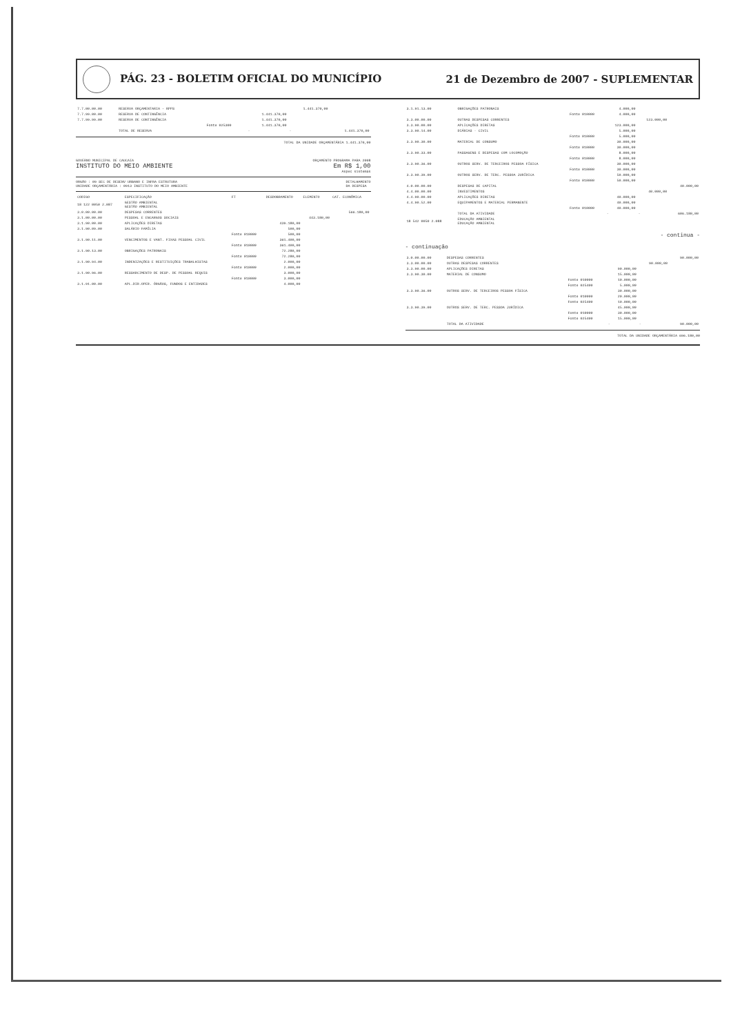PÁG. 23 - BOLETIM OFICIAL DO MUNICÍPIO
21 de Dezembro de 2007 - SUPLEMENTAR
| 7.7.00.00.00 | RESERVA ORÇAMENTARIA - RPPS | | | 1.441.370,00 | |
| 7.7.99.00.00 | RESERVA DE CONTINGÊNCIA | | 1.441.370,00 | | |
| 7.7.99.99.00 | RESERVA DE CONTINGÊNCIA | | 1.441.370,00 | | |
| | | Fonte 025300 | 1.441.370,00 | | |
| | TOTAL DE RESERVA | | - | - | 1.441.370,00 |
TOTAL DA UNIDADE ORÇAMENTÁRIA 1.441.370,00
GOVERNO MUNICIPAL DE CAUCAIA
INSTITUTO DO MEIO AMBIENTE
ORÇAMENTO PROGRAMA PARA 2008
Em R$ 1,00
Aspec sistemas
ORGÃO : 09 SEC DE DESENV URBANO E INFRA ESTRUTURA
UNIDADE ORÇAMENTÁRIA : 0913 INSTITUTO DO MEIO AMBIENTE
DETALHAMENTO
DA DESPESA
| CODIGO | ESPECIFICAÇÃO | FT | DESDOBRAMENTO | ELEMENTO | CAT. ECONÔMICA |
| --- | --- | --- | --- | --- | --- |
| 18 122 0050 2.087 | GESTÃO AMBIENTAL GESTÃO AMBIENTAL | | | | |
| 3.0.00.00.00 | DESPESAS CORRENTES | | | | 566.180,00 |
| 3.1.00.00.00 | PESSOAL E ENCARGOS SOCIAIS | | | 443.180,00 | |
| 3.1.90.00.00 | APLICAÇÕES DIRETAS | | 439.180,00 | | |
| 3.1.90.09.00 | SALÁRIO FAMÍLIA | | 500,00 | | |
| | | Fonte 010000 | 500,00 | | |
| 3.1.90.11.00 | VENCIMENTOS E VANT. FIXAS PESSOAL CIVIL | | 361.400,00 | | |
| | | Fonte 010000 | 361.400,00 | | |
| 3.1.90.13.00 | OBRIGAÇÕES PATRONAIS | | 72.280,00 | | |
| | | Fonte 010000 | 72.280,00 | | |
| 3.1.90.94.00 | INDENIZAÇÕES E RESTITUIÇÕES TRABALHISTAS | | 2.000,00 | | |
| | | Fonte 010000 | 2.000,00 | | |
| 3.1.90.96.00 | RESSARCIMENTO DE DESP. DE PESSOAL REQUIS | | 3.000,00 | | |
| | | Fonte 010000 | 3.000,00 | | |
| 3.1.91.00.00 | APL.DIR.OPER. ÓRGÃOS, FUNDOS E ENTIDADES | | 4.000,00 | | |
| 3.1.91.13.00 | OBRIGAÇÕES PATRONAIS | | 4.000,00 | | |
| | | Fonte 010000 | 4.000,00 | | |
| 3.3.00.00.00 | OUTRAS DESPESAS CORRENTES | | | 123.000,00 | |
| 3.3.90.00.00 | APLICAÇÕES DIRETAS | | 123.000,00 | | |
| 3.3.90.14.00 | DIÁRIAS - CIVIL | | 5.000,00 | | |
| | | Fonte 010000 | 5.000,00 | | |
| 3.3.90.30.00 | MATERIAL DE CONSUMO | | 30.000,00 | | |
| | | Fonte 010000 | 30.000,00 | | |
| 3.3.90.33.00 | PASSAGENS E DESPESAS COM LOCOMOÇÃO | | 8.000,00 | | |
| | | Fonte 010000 | 8.000,00 | | |
| 3.3.90.36.00 | OUTROS SERV. DE TERCEIROS PESSOA FÍSICA | | 30.000,00 | | |
| | | Fonte 010000 | 30.000,00 | | |
| 3.3.90.39.00 | OUTROS SERV. DE TERC. PESSOA JURÍDICA | | 50.000,00 | | |
| | | Fonte 010000 | 50.000,00 | | |
| 4.0.00.00.00 | DESPESAS DE CAPITAL | | | | 40.000,00 |
| 4.4.00.00.00 | INVESTIMENTOS | | | 40.000,00 | |
| 4.4.90.00.00 | APLICAÇÕES DIRETAS | | 40.000,00 | | |
| 4.4.90.52.00 | EQUIPAMENTOS E MATERIAL PERMANENTE | | 40.000,00 | | |
| | | Fonte 010000 | 40.000,00 | | |
| | TOTAL DA ATIVIDADE | | - | - | 606.180,00 |
| 18 542 0050 2.088 | EDUCAÇÃO AMBIENTAL EDUCAÇÃO AMBIENTAL | | | | |
- continua -
- continuação
| 3.0.00.00.00 | DESPESAS CORRENTES | | | | 90.000,00 |
| 3.3.00.00.00 | OUTRAS DESPESAS CORRENTES | | | 90.000,00 | |
| 3.3.90.00.00 | APLICAÇÕES DIRETAS | | 90.000,00 | | |
| 3.3.90.30.00 | MATERIAL DE CONSUMO | | 15.000,00 | | |
| | | Fonte 010000 | 10.000,00 | | |
| | | Fonte 025400 | 5.000,00 | | |
| 3.3.90.36.00 | OUTROS SERV. DE TERCEIROS PESSOA FÍSICA | | 30.000,00 | | |
| | | Fonte 010000 | 20.000,00 | | |
| | | Fonte 025400 | 10.000,00 | | |
| 3.3.90.39.00 | OUTROS SERV. DE TERC. PESSOA JURÍDICA | | 45.000,00 | | |
| | | Fonte 010000 | 30.000,00 | | |
| | | Fonte 025400 | 15.000,00 | | |
| | TOTAL DA ATIVIDADE | | - | - | 90.000,00 |
TOTAL DA UNIDADE ORÇAMENTÁRIA 696.180,00